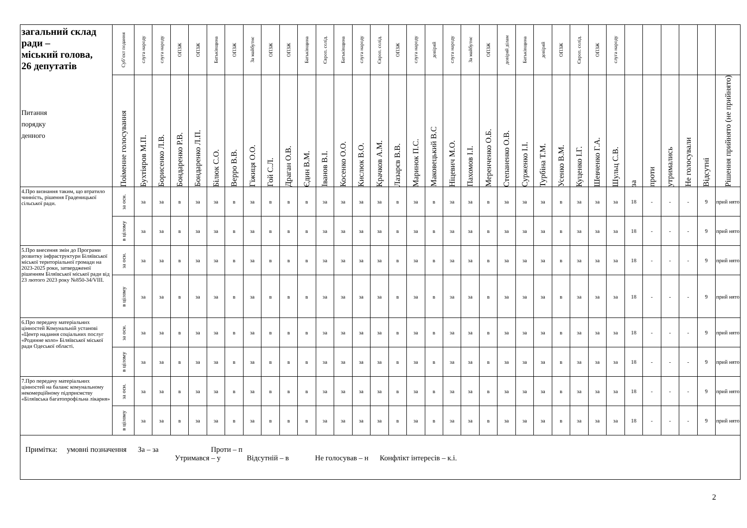| загальний склад ради – міський голова, 26 депутатів Питання порядку денного | Суб’єкт подання | слуга народу | слуга народу | ОПЗЖ | ОПЗЖ | Батьківщина | ОПЗЖ | За майбутнє | ОПЗЖ | ОПЗЖ | Батьківщина | Європ. солід. | Батьківщина | слуга народу | Європ. солід. | ОПЗЖ | слуга народу | довіряй | слуга народу | За майбутнє | ОПЗЖ | довіряй ділам | Батьківщина | довіряй | ОПЗЖ | Європ. солід. | ОПЗЖ | слуга народу | | | | | | |
| --- | --- | --- | --- | --- | --- | --- | --- | --- | --- | --- | --- | --- | --- | --- | --- | --- | --- | --- | --- | --- | --- | --- | --- | --- | --- | --- | --- | --- | --- | --- | --- | --- | --- | --- |
| | Поіменне голосування | Бухтіяров М.П. | Борисенко Л.В. | Бондаренко Р.В. | Бондаренко Л.П. | Білюк С.О. | Верро В.В. | Гіжиця О.О. | Гой С.Л. | Драган О.В. | Єдин В.М. | Іванов В.І. | Косенко О.О. | Кислюк В.О. | Крачков А.М. | Лазарєв В.В. | Маринок П.С. | Маковецький В.С | Ніцевич М.О. | Пахомов І.І. | Меренченко О.Б. | Степаненко О.В. | Сурженко І.І. | Турбіна Т.М. | Усенко В.М. | Куценко І.Г. | Шевченко Г.А. | Шульц С.В. | за | проти | утримались | Не голосували | Відсутні | Рішення прийнято (не прийнято) |
| 4.Про визнання таким, що втратило чинність, рішення Граденицької сільської ради. | за осн. | за | за | в | за | за | в | за | в | в | в | за | за | за | за | в | за | в | за | за | в | за | за | за | в | за | за | за | 18 | - | - | - | 9 | прий нято |
| | в цілому | за | за | в | за | за | в | за | в | в | в | за | за | за | за | в | за | в | за | за | в | за | за | за | в | за | за | за | 18 | - | - | - | 9 | прий нято |
| 5.Про внесення змін до Програми розвитку інфраструктури Біляївської міської територіальної громади на 2023-2025 роки, затвердженої рішенням Біляївської міської ради від 23 лютого 2023 року №850-34/VIII. | за осн. | за | за | в | за | за | в | за | в | в | в | за | за | за | за | в | за | в | за | за | в | за | за | за | в | за | за | за | 18 | - | - | - | 9 | прий нято |
| | в цілому | за | за | в | за | за | в | за | в | в | в | за | за | за | за | в | за | в | за | за | в | за | за | за | в | за | за | за | 18 | - | - | - | 9 | прий нято |
| 6.Про передачу матеріальних цінностей Комунальній установі «Центр надання соціальних послуг «Родинне коло» Біляївської міської ради Одеської області. | за осн. | за | за | в | за | за | в | за | в | в | в | за | за | за | за | в | за | в | за | за | в | за | за | за | в | за | за | за | 18 | - | - | - | 9 | прий нято |
| | в цілому | за | за | в | за | за | в | за | в | в | в | за | за | за | за | в | за | в | за | за | в | за | за | за | в | за | за | за | 18 | - | - | - | 9 | прий нято |
| 7.Про передачу матеріальних цінностей на баланс комунальному некомерційному підприємству «Біляївська багатопрофільна лікарня» | за осн. | за | за | в | за | за | в | за | в | в | в | за | за | за | за | в | за | в | за | за | в | за | за | за | в | за | за | за | 18 | - | - | - | 9 | прий нято |
| | в цілому | за | за | в | за | за | в | за | в | в | в | за | за | за | за | в | за | в | за | за | в | за | за | за | в | за | за | за | 18 | - | - | - | 9 | прий нято |
Примітка: умовні позначення За – за Проти – п
Утримався – у Відсутній – в Не голосував – н Конфлікт інтересів – к.і.
2